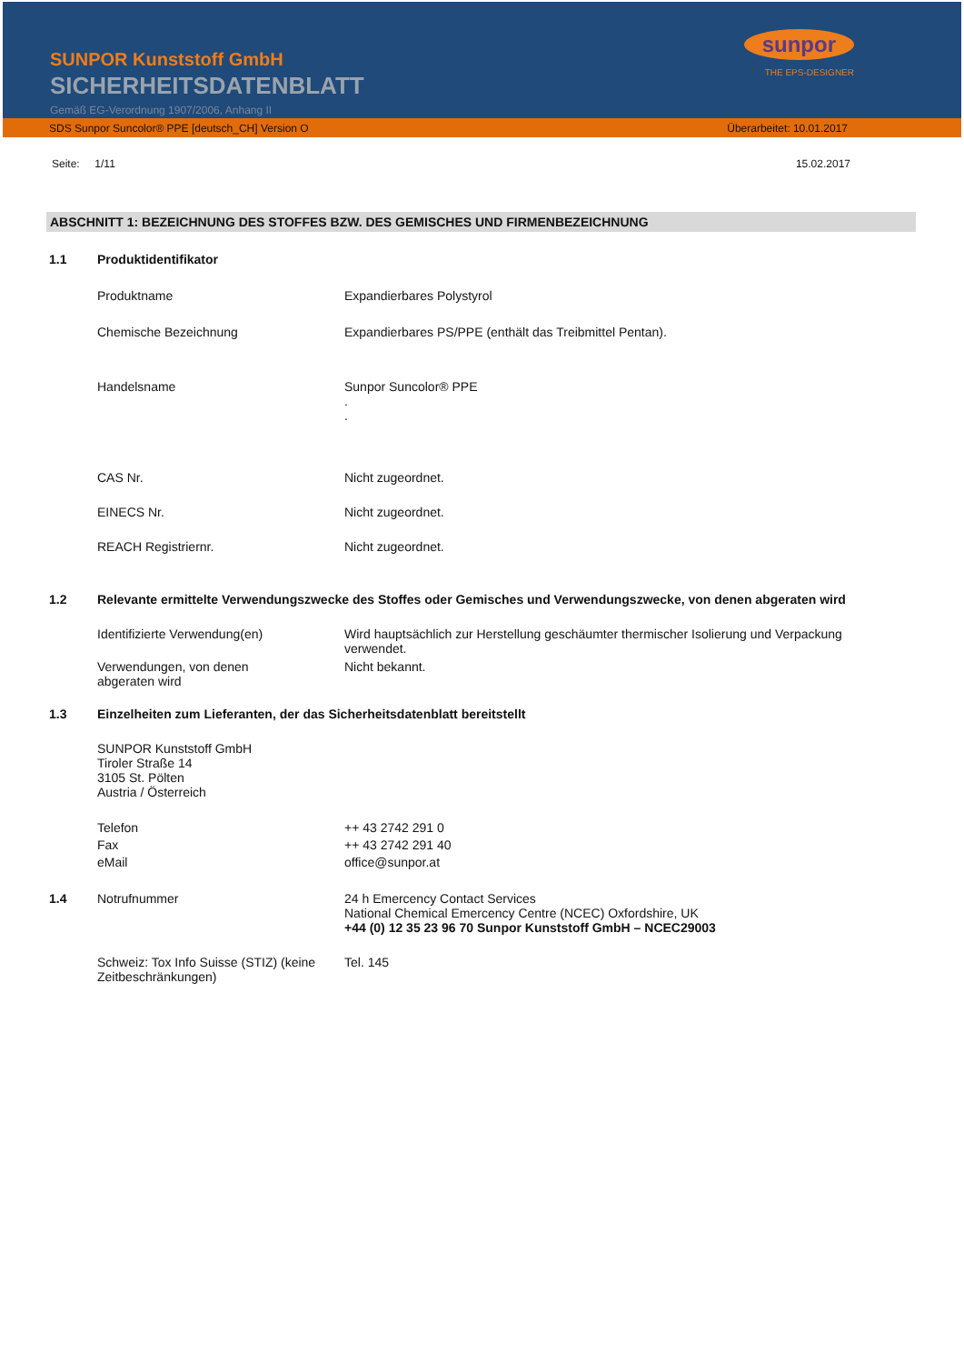SUNPOR Kunststoff GmbH
SICHERHEITSDATENBLATT
Gemäß EG-Verordnung 1907/2006, Anhang II
sunpor
THE EPS-DESIGNER
SDS Sunpor Suncolor® PPE [deutsch_CH] Version O Überarbeitet: 10.01.2017
Seite: 1/11 15.02.2017
ABSCHNITT 1: BEZEICHNUNG DES STOFFES BZW. DES GEMISCHES UND FIRMENBEZEICHNUNG
1.1 Produktidentifikator
Produktname Expandierbares Polystyrol
Chemische Bezeichnung Expandierbares PS/PPE (enthält das Treibmittel Pentan).
Handelsname Sunpor Suncolor® PPE
.
.
CAS Nr. Nicht zugeordnet.
EINECS Nr. Nicht zugeordnet.
REACH Registriernr. Nicht zugeordnet.
1.2 Relevante ermittelte Verwendungszwecke des Stoffes oder Gemisches und Verwendungszwecke, von denen abgeraten wird
Identifizierte Verwendung(en) Wird hauptsächlich zur Herstellung geschäumter thermischer Isolierung und Verpackung verwendet.
Verwendungen, von denen
abgeraten wird
Nicht bekannt.
1.3 Einzelheiten zum Lieferanten, der das Sicherheitsdatenblatt bereitstellt
SUNPOR Kunststoff GmbH
Tiroler Straße 14
3105 St. Pölten
Austria / Österreich
Telefon
Fax
eMail
++ 43 2742 291 0
++ 43 2742 291 40
office@sunpor.at
1.4 Notrufnummer 24 h Emercency Contact Services
National Chemical Emercency Centre (NCEC) Oxfordshire, UK
+44 (0) 12 35 23 96 70 Sunpor Kunststoff GmbH – NCEC29003
Schweiz: Tox Info Suisse (STIZ) (keine Zeitbeschränkungen)
Tel. 145